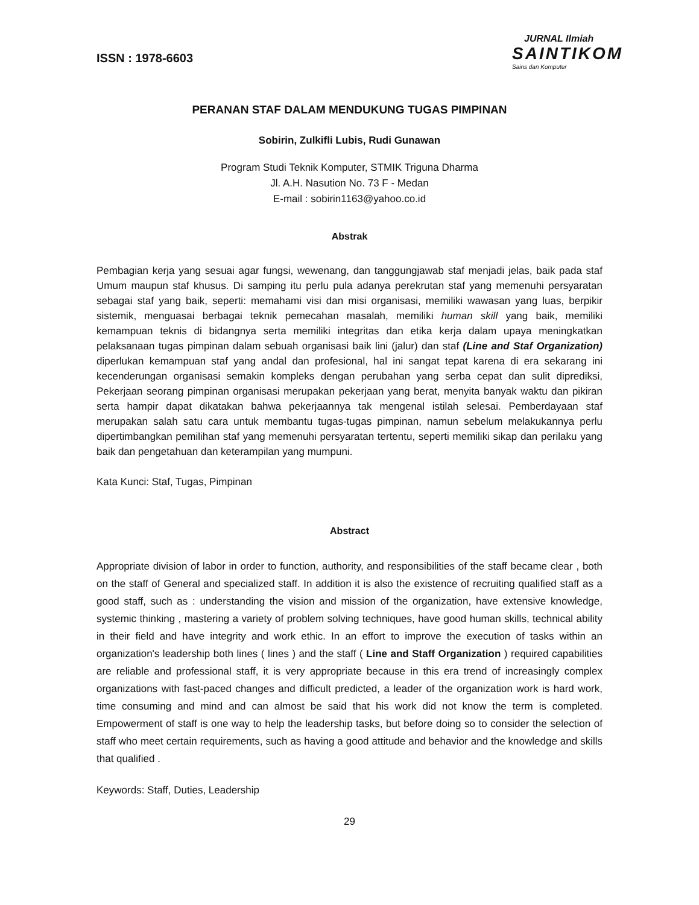ISSN : 1978-6603
JURNAL Ilmiah
SAINTIKOM
Sains dan Komputer
PERANAN STAF DALAM MENDUKUNG TUGAS PIMPINAN
Sobirin, Zulkifli Lubis, Rudi Gunawan
Program Studi Teknik Komputer, STMIK Triguna Dharma
Jl. A.H. Nasution No. 73 F - Medan
E-mail : sobirin1163@yahoo.co.id
Abstrak
Pembagian kerja yang sesuai agar fungsi, wewenang, dan tanggungjawab staf menjadi jelas, baik pada staf Umum maupun staf khusus. Di samping itu perlu pula adanya perekrutan staf yang memenuhi persyaratan sebagai staf yang baik, seperti: memahami visi dan misi organisasi, memiliki wawasan yang luas, berpikir sistemik, menguasai berbagai teknik pemecahan masalah, memiliki human skill yang baik, memiliki kemampuan teknis di bidangnya serta memiliki integritas dan etika kerja dalam upaya meningkatkan pelaksanaan tugas pimpinan dalam sebuah organisasi baik lini (jalur) dan staf (Line and Staf Organization) diperlukan kemampuan staf yang andal dan profesional, hal ini sangat tepat karena di era sekarang ini kecenderungan organisasi semakin kompleks dengan perubahan yang serba cepat dan sulit diprediksi, Pekerjaan seorang pimpinan organisasi merupakan pekerjaan yang berat, menyita banyak waktu dan pikiran serta hampir dapat dikatakan bahwa pekerjaannya tak mengenal istilah selesai. Pemberdayaan staf merupakan salah satu cara untuk membantu tugas-tugas pimpinan, namun sebelum melakukannya perlu dipertimbangkan pemilihan staf yang memenuhi persyaratan tertentu, seperti memiliki sikap dan perilaku yang baik dan pengetahuan dan keterampilan yang mumpuni.
Kata Kunci: Staf, Tugas, Pimpinan
Abstract
Appropriate division of labor in order to function, authority, and responsibilities of the staff became clear , both on the staff of General and specialized staff. In addition it is also the existence of recruiting qualified staff as a good staff, such as : understanding the vision and mission of the organization, have extensive knowledge, systemic thinking , mastering a variety of problem solving techniques, have good human skills, technical ability in their field and have integrity and work ethic. In an effort to improve the execution of tasks within an organization's leadership both lines ( lines ) and the staff ( Line and Staff Organization ) required capabilities are reliable and professional staff, it is very appropriate because in this era trend of increasingly complex organizations with fast-paced changes and difficult predicted, a leader of the organization work is hard work, time consuming and mind and can almost be said that his work did not know the term is completed. Empowerment of staff is one way to help the leadership tasks, but before doing so to consider the selection of staff who meet certain requirements, such as having a good attitude and behavior and the knowledge and skills that qualified .
Keywords: Staff, Duties, Leadership
29